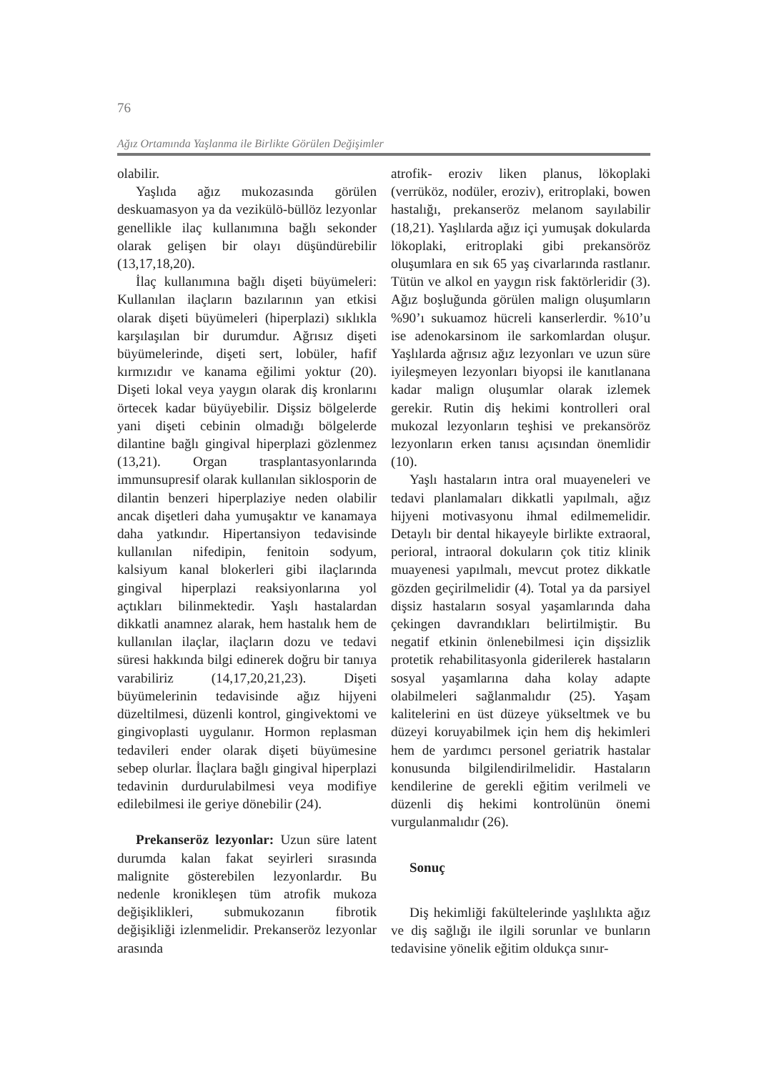76
Ağız Ortamında Yaşlanma ile Birlikte Görülen Değişimler
olabilir.
Yaşlıda ağız mukozasında görülen deskuamasyon ya da vezikülö-büllöz lezyonlar genellikle ilaç kullanımına bağlı sekonder olarak gelişen bir olayı düşündürebilir (13,17,18,20).
İlaç kullanımına bağlı dişeti büyümeleri: Kullanılan ilaçların bazılarının yan etkisi olarak dişeti büyümeleri (hiperplazi) sıklıkla karşılaşılan bir durumdur. Ağrısız dişeti büyümelerinde, dişeti sert, lobüler, hafif kırmızıdır ve kanama eğilimi yoktur (20). Dişeti lokal veya yaygın olarak diş kronlarını örtecek kadar büyüyebilir. Dişsiz bölgelerde yani dişeti cebinin olmadığı bölgelerde dilantine bağlı gingival hiperplazi gözlenmez (13,21). Organ trasplantasyonlarında immunsupresif olarak kullanılan siklosporin de dilantin benzeri hiperplaziye neden olabilir ancak dişetleri daha yumuşaktır ve kanamaya daha yatkındır. Hipertansiyon tedavisinde kullanılan nifedipin, fenitoin sodyum, kalsiyum kanal blokerleri gibi ilaçlarında gingival hiperplazi reaksiyonlarına yol açtıkları bilinmektedir. Yaşlı hastalardan dikkatli anamnez alarak, hem hastalık hem de kullanılan ilaçlar, ilaçların dozu ve tedavi süresi hakkında bilgi edinerek doğru bir tanıya varabiliriz (14,17,20,21,23). Dişeti büyümelerinin tedavisinde ağız hijyeni düzeltilmesi, düzenli kontrol, gingivektomi ve gingivoplasti uygulanır. Hormon replasman tedavileri ender olarak dişeti büyümesine sebep olurlar. İlaçlara bağlı gingival hiperplazi tedavinin durdurulabilmesi veya modifiye edilebilmesi ile geriye dönebilir (24).
Prekanseröz lezyonlar: Uzun süre latent durumda kalan fakat seyirleri sırasında malignite gösterebilen lezyonlardır. Bu nedenle kronikleşen tüm atrofik mukoza değişiklikleri, submukozanın fibrotik değişikliği izlenmelidir. Prekanseröz lezyonlar arasında
atrofik- eroziv liken planus, lökoplaki (verrüköz, nodüler, eroziv), eritroplaki, bowen hastalığı, prekanseröz melanom sayılabilir (18,21). Yaşlılarda ağız içi yumuşak dokularda lökoplaki, eritroplaki gibi prekansöröz oluşumlara en sık 65 yaş civarlarında rastlanır. Tütün ve alkol en yaygın risk faktörleridir (3). Ağız boşluğunda görülen malign oluşumların %90’ı sukuamoz hücreli kanserlerdir. %10’u ise adenokarsinom ile sarkomlardan oluşur. Yaşlılarda ağrısız ağız lezyonları ve uzun süre iyileşmeyen lezyonları biyopsi ile kanıtlanana kadar malign oluşumlar olarak izlemek gerekir. Rutin diş hekimi kontrolleri oral mukozal lezyonların teşhisi ve prekansöröz lezyonların erken tanısı açısından önemlidir (10).
Yaşlı hastaların intra oral muayeneleri ve tedavi planlamaları dikkatli yapılmalı, ağız hijyeni motivasyonu ihmal edilmemelidir. Detaylı bir dental hikayeyle birlikte extraoral, perioral, intraoral dokuların çok titiz klinik muayenesi yapılmalı, mevcut protez dikkatle gözden geçirilmelidir (4). Total ya da parsiyel dişsiz hastaların sosyal yaşamlarında daha çekingen davrandıkları belirtilmiştir. Bu negatif etkinin önlenebilmesi için dişsizlik protetik rehabilitasyonla giderilerek hastaların sosyal yaşamlarına daha kolay adapte olabilmeleri sağlanmalıdır (25). Yaşam kalitelerini en üst düzeye yükseltmek ve bu düzeyi koruyabilmek için hem diş hekimleri hem de yardımcı personel geriatrik hastalar konusunda bilgilendirilmelidir. Hastaların kendilerine de gerekli eğitim verilmeli ve düzenli diş hekimi kontrolünün önemi vurgulanmalıdır (26).
Sonuç
Diş hekimliği fakültelerinde yaşlılıkta ağız ve diş sağlığı ile ilgili sorunlar ve bunların tedavisine yönelik eğitim oldukça sınır-